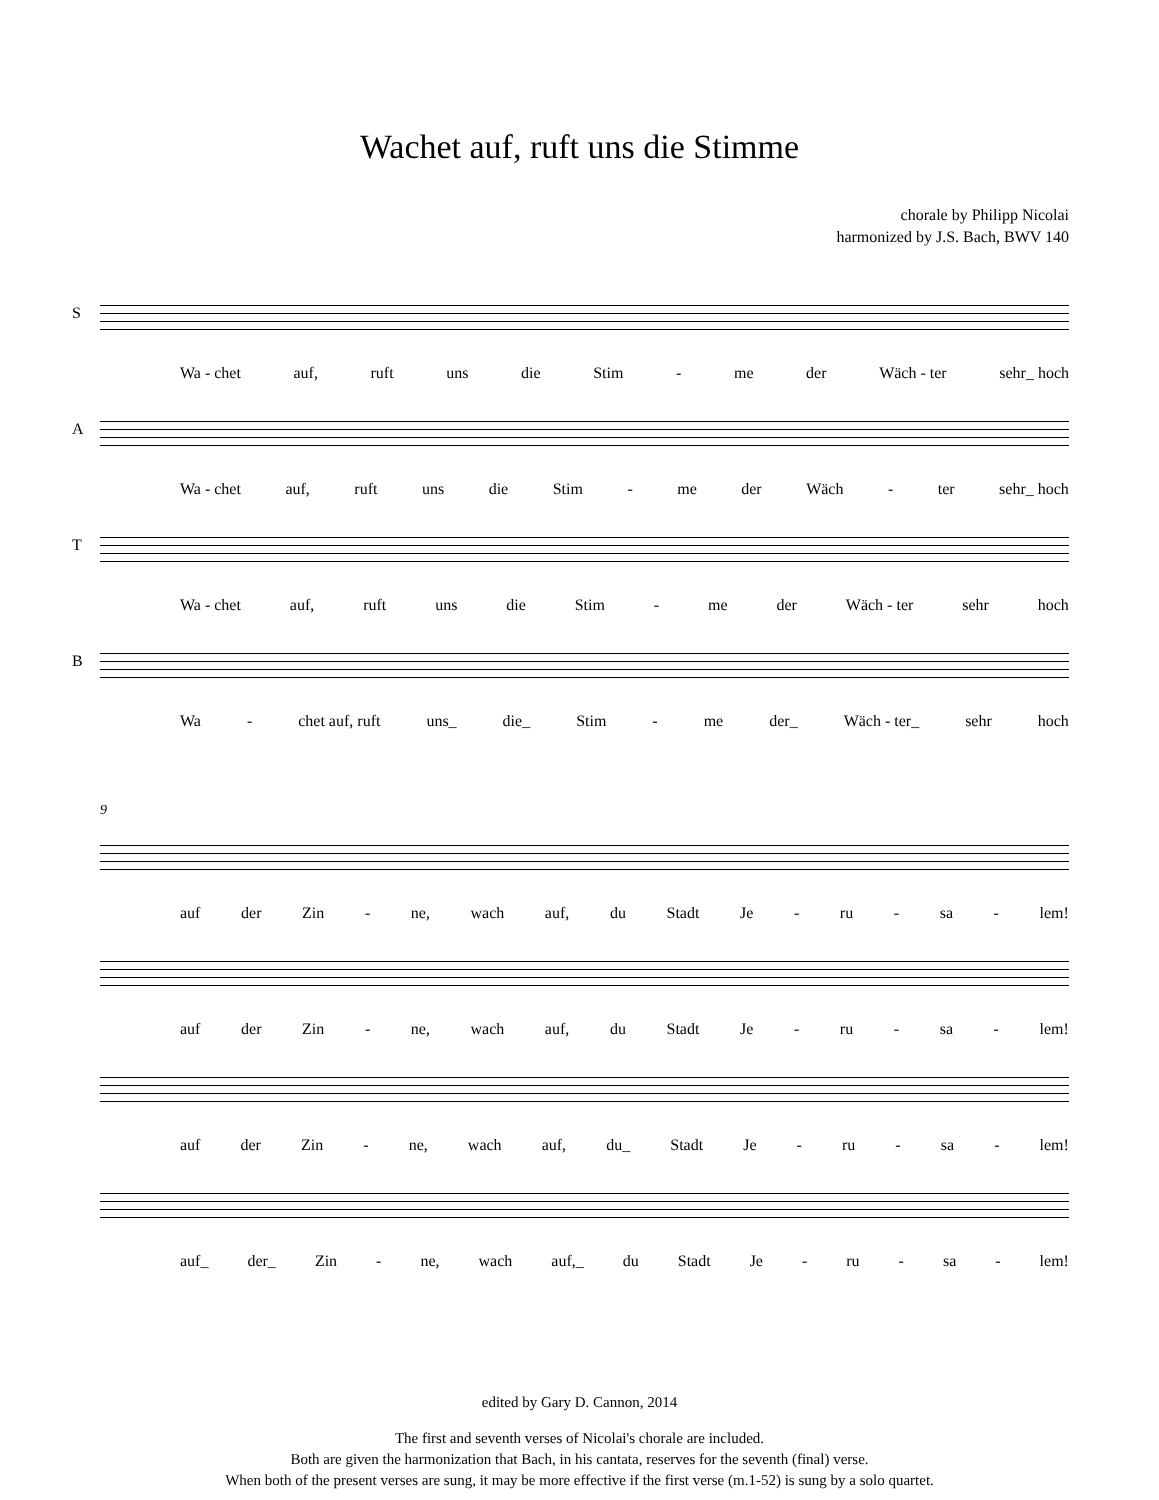Wachet auf, ruft uns die Stimme
chorale by Philipp Nicolai
harmonized by J.S. Bach, BWV 140
S
Wa - chet auf, ruft uns die Stim - me der Wäch - ter sehr_ hoch
A
Wa - chet auf, ruft uns die Stim - me der Wäch - ter sehr_ hoch
T
Wa - chet auf, ruft uns die Stim - me der Wäch - ter sehr hoch
B
Wa - chet auf, ruft uns_ die_ Stim - me der_ Wäch - ter_ sehr hoch
9
auf der Zin - ne, wach auf, du Stadt Je - ru - sa - lem!
auf der Zin - ne, wach auf, du Stadt Je - ru - sa - lem!
auf der Zin - ne, wach auf, du_ Stadt Je - ru - sa - lem!
auf_ der_ Zin - ne, wach auf,_ du Stadt Je - ru - sa - lem!
edited by Gary D. Cannon, 2014
The first and seventh verses of Nicolai's chorale are included.
Both are given the harmonization that Bach, in his cantata, reserves for the seventh (final) verse.
When both of the present verses are sung, it may be more effective if the first verse (m.1-52) is sung by a solo quartet.